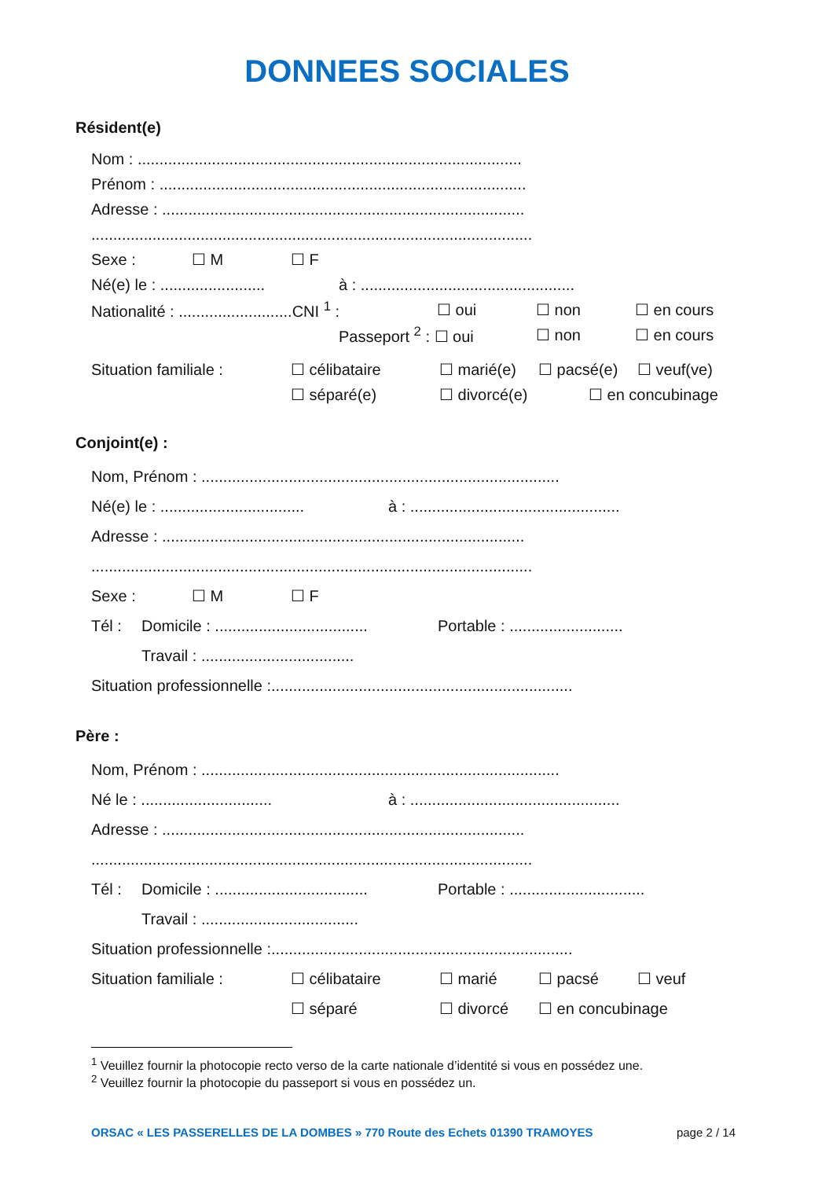DONNEES SOCIALES
Résident(e)
Nom : ........................................................................................
Prénom : ....................................................................................
Adresse : ...................................................................................
.....................................................................................................
Sexe : ☐ M ☐ F
Né(e) le : ........................ à : .................................................
Nationalité : ..........................CNI <sup>1</sup> : ☐ oui ☐ non ☐ en cours
Passeport <sup>2</sup> : ☐ oui ☐ non ☐ en cours
Situation familiale : ☐ célibataire ☐ marié(e) ☐ pacsé(e) ☐ veuf(ve)
☐ séparé(e) ☐ divorcé(e) ☐ en concubinage
Conjoint(e) :
Nom, Prénom : ..................................................................................
Né(e) le : ................................. à : ................................................
Adresse : ...................................................................................
.....................................................................................................
Sexe : ☐ M ☐ F
Tél : Domicile : ................................... Portable : ..........................
Travail : ...................................
Situation professionnelle :.....................................................................
Père :
Nom, Prénom : ..................................................................................
Né le : .............................. à : ................................................
Adresse : ...................................................................................
.....................................................................................................
Tél : Domicile : ................................... Portable : ...............................
Travail : ....................................
Situation professionnelle :.....................................................................
Situation familiale : ☐ célibataire ☐ marié ☐ pacsé ☐ veuf
☐ séparé ☐ divorcé ☐ en concubinage
<sup>1</sup> Veuillez fournir la photocopie recto verso de la carte nationale d’identité si vous en possédez une.
<sup>2</sup> Veuillez fournir la photocopie du passeport si vous en possédez un.
ORSAC « LES PASSERELLES DE LA DOMBES » 770 Route des Echets 01390 TRAMOYES page 2 / 14